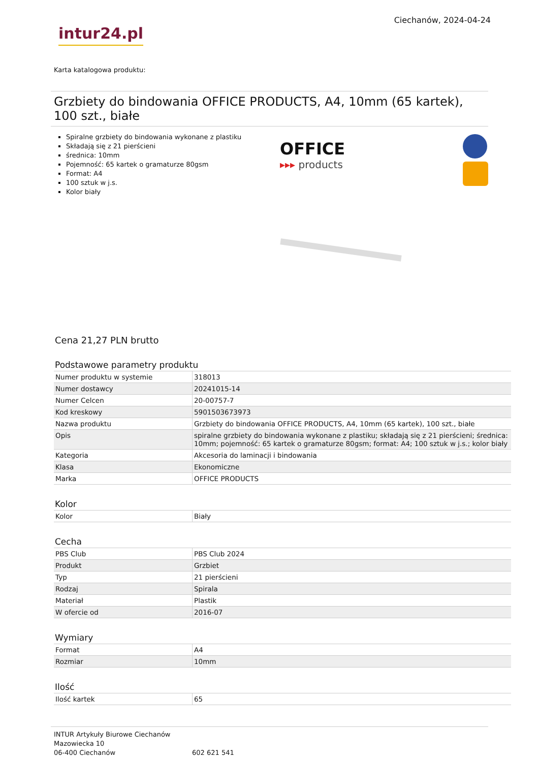intur24.pl
Ciechanów, 2024-04-24
Karta katalogowa produktu:
Grzbiety do bindowania OFFICE PRODUCTS, A4, 10mm (65 kartek), 100 szt., białe
Spiralne grzbiety do bindowania wykonane z plastiku
Składają się z 21 pierścieni
średnica: 10mm
Pojemność: 65 kartek o gramaturze 80gsm
Format: A4
100 sztuk w j.s.
Kolor biały
OFFICE
▸▸▸ products
Cena 21,27 PLN brutto
Podstawowe parametry produktu
| Numer produktu w systemie | 318013 |
| Numer dostawcy | 20241015-14 |
| Numer Celcen | 20-00757-7 |
| Kod kreskowy | 5901503673973 |
| Nazwa produktu | Grzbiety do bindowania OFFICE PRODUCTS, A4, 10mm (65 kartek), 100 szt., białe |
| Opis | spiralne grzbiety do bindowania wykonane z plastiku; składają się z 21 pierścieni; średnica: 10mm; pojemność: 65 kartek o gramaturze 80gsm; format: A4; 100 sztuk w j.s.; kolor biały |
| Kategoria | Akcesoria do laminacji i bindowania |
| Klasa | Ekonomiczne |
| Marka | OFFICE PRODUCTS |
Kolor
| Kolor | Biały |
Cecha
| PBS Club | PBS Club 2024 |
| Produkt | Grzbiet |
| Typ | 21 pierścieni |
| Rodzaj | Spirala |
| Materiał | Plastik |
| W ofercie od | 2016-07 |
Wymiary
| Format | A4 |
| Rozmiar | 10mm |
Ilość
| Ilość kartek | 65 |
INTUR Artykuły Biurowe Ciechanów
Mazowiecka 10
06-400 Ciechanów
602 621 541